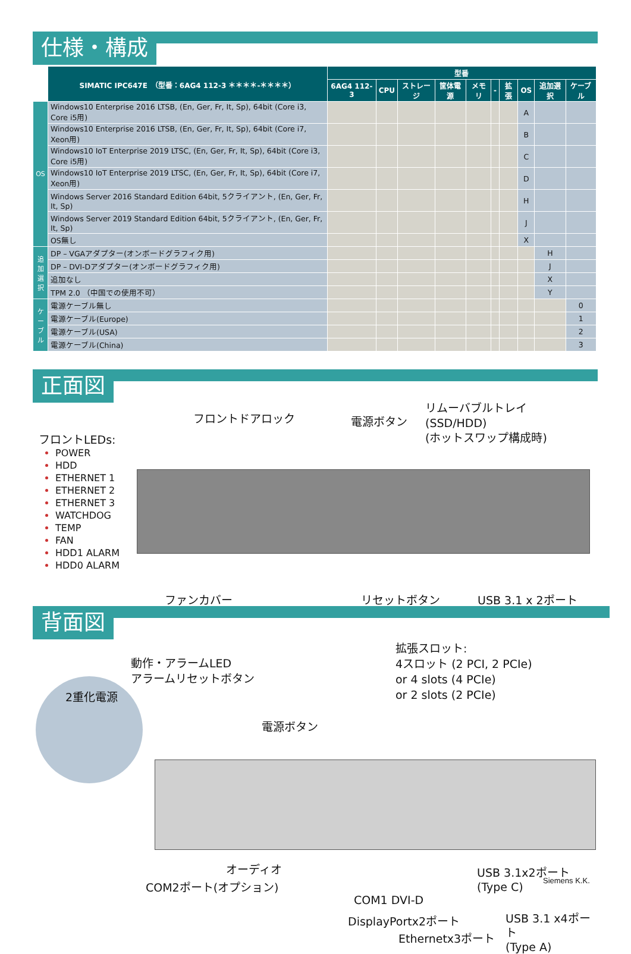仕様・構成
| | SIMATIC IPC647E （型番：6AG4 112-3 ＊＊＊＊-＊＊＊＊） | 型番 | | | | | | | | | |
| --- | --- | --- | --- | --- | --- | --- | --- | --- | --- | --- | --- |
| | | 6AG4 112-3 | CPU | ストレージ | 筐体電源 | メモリ | - | 拡張 | OS | 追加選択 | ケーブル |
| OS | Windows10 Enterprise 2016 LTSB, (En, Ger, Fr, It, Sp), 64bit (Core i3, Core i5用) | | | | | | | | A | | |
| | Windows10 Enterprise 2016 LTSB, (En, Ger, Fr, It, Sp), 64bit (Core i7, Xeon用) | | | | | | | | B | | |
| | Windows10 IoT Enterprise 2019 LTSC, (En, Ger, Fr, It, Sp), 64bit (Core i3, Core i5用) | | | | | | | | C | | |
| | Windows10 IoT Enterprise 2019 LTSC, (En, Ger, Fr, It, Sp), 64bit (Core i7, Xeon用) | | | | | | | | D | | |
| | Windows Server 2016 Standard Edition 64bit, 5クライアント, (En, Ger, Fr, It, Sp) | | | | | | | | H | | |
| | Windows Server 2019 Standard Edition 64bit, 5クライアント, (En, Ger, Fr, It, Sp) | | | | | | | | J | | |
| | OS無し | | | | | | | | X | | |
| 追加選択 | DP – VGAアダプター(オンボードグラフィク用) | | | | | | | | | H | |
| | DP – DVI-Dアダプター(オンボードグラフィク用) | | | | | | | | | J | |
| | 追加なし | | | | | | | | | X | |
| | TPM 2.0 （中国での使用不可） | | | | | | | | | Y | |
| ケーブル | 電源ケーブル無し | | | | | | | | | | 0 |
| | 電源ケーブル(Europe) | | | | | | | | | | 1 |
| | 電源ケーブル(USA) | | | | | | | | | | 2 |
| | 電源ケーブル(China) | | | | | | | | | | 3 |
正面図
フロントドアロック 電源ボタン
リムーバブルトレイ
(SSD/HDD)
(ホットスワップ構成時)
フロントLEDs:
POWER
HDD
ETHERNET 1
ETHERNET 2
ETHERNET 3
WATCHDOG
TEMP
FAN
HDD1 ALARM
HDD0 ALARM
ファンカバー リセットボタン USB 3.1 x 2ポート
背面図
2重化電源
動作・アラームLED
アラームリセットボタン
電源ボタン
拡張スロット:
4スロット (2 PCI, 2 PCIe)
or 4 slots (4 PCIe)
or 2 slots (2 PCIe)
オーディオ
COM2ポート(オプション)
COM1 DVI-D
DisplayPortx2ポート
Ethernetx3ポート
USB 3.1x2ポート
(Type C)
USB 3.1 x4ポート
(Type A)
Siemens K.K.